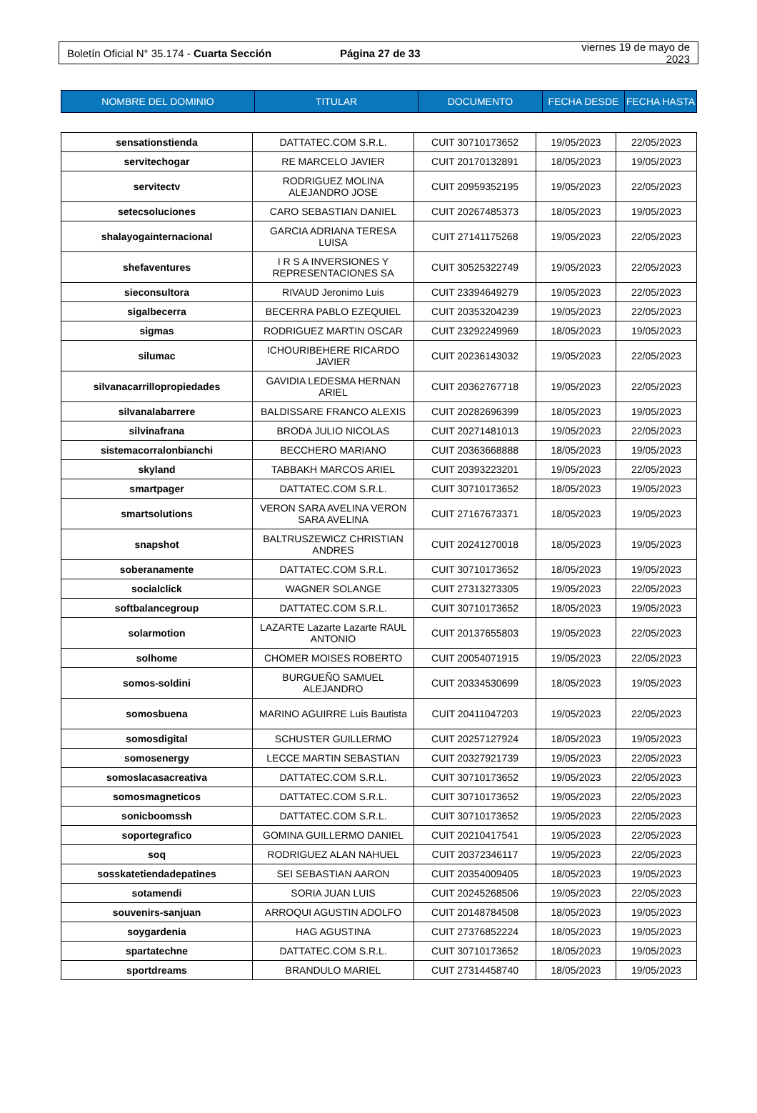Boletín Oficial N° 35.174 - Cuarta Sección
Página 27 de 33 viernes 19 de mayo de 2023
| NOMBRE DEL DOMINIO | TITULAR | DOCUMENTO | FECHA DESDE | FECHA HASTA |
| --- | --- | --- | --- | --- |
| sensationstienda | DATTATEC.COM S.R.L. | CUIT 30710173652 | 19/05/2023 | 22/05/2023 |
| servitechogar | RE MARCELO JAVIER | CUIT 20170132891 | 18/05/2023 | 19/05/2023 |
| servitectv | RODRIGUEZ MOLINA ALEJANDRO JOSE | CUIT 20959352195 | 19/05/2023 | 22/05/2023 |
| setecsoluciones | CARO SEBASTIAN DANIEL | CUIT 20267485373 | 18/05/2023 | 19/05/2023 |
| shalayogainternacional | GARCIA ADRIANA TERESA LUISA | CUIT 27141175268 | 19/05/2023 | 22/05/2023 |
| shefaventures | I R S A INVERSIONES Y REPRESENTACIONES SA | CUIT 30525322749 | 19/05/2023 | 22/05/2023 |
| sieconsultora | RIVAUD Jeronimo Luis | CUIT 23394649279 | 19/05/2023 | 22/05/2023 |
| sigalbecerra | BECERRA PABLO EZEQUIEL | CUIT 20353204239 | 19/05/2023 | 22/05/2023 |
| sigmas | RODRIGUEZ MARTIN OSCAR | CUIT 23292249969 | 18/05/2023 | 19/05/2023 |
| silumac | ICHOURIBEHERE RICARDO JAVIER | CUIT 20236143032 | 19/05/2023 | 22/05/2023 |
| silvanacarrillopropiedades | GAVIDIA LEDESMA HERNAN ARIEL | CUIT 20362767718 | 19/05/2023 | 22/05/2023 |
| silvanalabarrere | BALDISSARE FRANCO ALEXIS | CUIT 20282696399 | 18/05/2023 | 19/05/2023 |
| silvinafrana | BRODA JULIO NICOLAS | CUIT 20271481013 | 19/05/2023 | 22/05/2023 |
| sistemacorralonbianchi | BECCHERO MARIANO | CUIT 20363668888 | 18/05/2023 | 19/05/2023 |
| skyland | TABBAKH MARCOS ARIEL | CUIT 20393223201 | 19/05/2023 | 22/05/2023 |
| smartpager | DATTATEC.COM S.R.L. | CUIT 30710173652 | 18/05/2023 | 19/05/2023 |
| smartsolutions | VERON SARA AVELINA VERON SARA AVELINA | CUIT 27167673371 | 18/05/2023 | 19/05/2023 |
| snapshot | BALTRUSZEWICZ CHRISTIAN ANDRES | CUIT 20241270018 | 18/05/2023 | 19/05/2023 |
| soberanamente | DATTATEC.COM S.R.L. | CUIT 30710173652 | 18/05/2023 | 19/05/2023 |
| socialclick | WAGNER SOLANGE | CUIT 27313273305 | 19/05/2023 | 22/05/2023 |
| softbalancegroup | DATTATEC.COM S.R.L. | CUIT 30710173652 | 18/05/2023 | 19/05/2023 |
| solarmotion | LAZARTE Lazarte Lazarte RAUL ANTONIO | CUIT 20137655803 | 19/05/2023 | 22/05/2023 |
| solhome | CHOMER MOISES ROBERTO | CUIT 20054071915 | 19/05/2023 | 22/05/2023 |
| somos-soldini | BURGUEÑO SAMUEL ALEJANDRO | CUIT 20334530699 | 18/05/2023 | 19/05/2023 |
| somosbuena | MARINO AGUIRRE Luis Bautista | CUIT 20411047203 | 19/05/2023 | 22/05/2023 |
| somosdigital | SCHUSTER GUILLERMO | CUIT 20257127924 | 18/05/2023 | 19/05/2023 |
| somosenergy | LECCE MARTIN SEBASTIAN | CUIT 20327921739 | 19/05/2023 | 22/05/2023 |
| somoslacasacreativa | DATTATEC.COM S.R.L. | CUIT 30710173652 | 19/05/2023 | 22/05/2023 |
| somosmagneticos | DATTATEC.COM S.R.L. | CUIT 30710173652 | 19/05/2023 | 22/05/2023 |
| sonicboomssh | DATTATEC.COM S.R.L. | CUIT 30710173652 | 19/05/2023 | 22/05/2023 |
| soportegrafico | GOMINA GUILLERMO DANIEL | CUIT 20210417541 | 19/05/2023 | 22/05/2023 |
| soq | RODRIGUEZ ALAN NAHUEL | CUIT 20372346117 | 19/05/2023 | 22/05/2023 |
| sosskatetiendadepatines | SEI SEBASTIAN AARON | CUIT 20354009405 | 18/05/2023 | 19/05/2023 |
| sotamendi | SORIA JUAN LUIS | CUIT 20245268506 | 19/05/2023 | 22/05/2023 |
| souvenirs-sanjuan | ARROQUI AGUSTIN ADOLFO | CUIT 20148784508 | 18/05/2023 | 19/05/2023 |
| soygardenia | HAG AGUSTINA | CUIT 27376852224 | 18/05/2023 | 19/05/2023 |
| spartatechne | DATTATEC.COM S.R.L. | CUIT 30710173652 | 18/05/2023 | 19/05/2023 |
| sportdreams | BRANDULO MARIEL | CUIT 27314458740 | 18/05/2023 | 19/05/2023 |